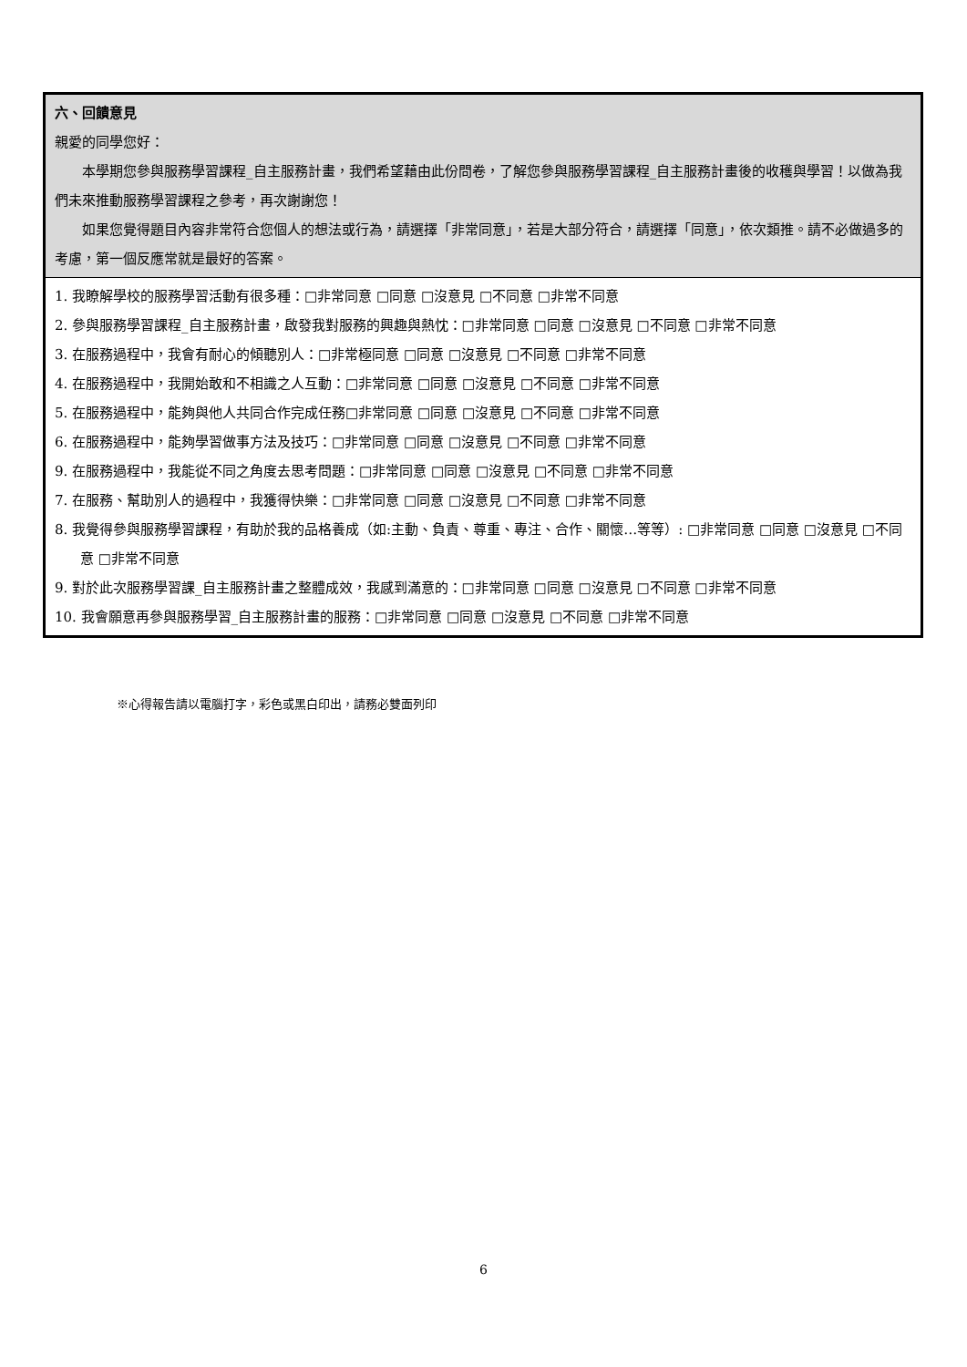| 六、回饋意見 親愛的同學您好： 本學期您參與服務學習課程_自主服務計畫，我們希望藉由此份問卷，了解您參與服務學習課程_自主服務計畫後的收穫與學習！以做為我們未來推動服務學習課程之參考，再次謝謝您！ 如果您覺得題目內容非常符合您個人的想法或行為，請選擇「非常同意」，若是大部分符合，請選擇「同意」，依次類推。請不必做過多的考慮，第一個反應常就是最好的答案。 |
| 1. 我瞭解學校的服務學習活動有很多種：□非常同意 □同意 □沒意見 □不同意 □非常不同意 2. 參與服務學習課程_自主服務計畫，啟發我對服務的興趣與熱忱：□非常同意 □同意 □沒意見 □不同意 □非常不同意 3. 在服務過程中，我會有耐心的傾聽別人：□非常極同意 □同意 □沒意見 □不同意 □非常不同意 4. 在服務過程中，我開始敢和不相識之人互動：□非常同意 □同意 □沒意見 □不同意 □非常不同意 5. 在服務過程中，能夠與他人共同合作完成任務□非常同意 □同意 □沒意見 □不同意 □非常不同意 6. 在服務過程中，能夠學習做事方法及技巧：□非常同意 □同意 □沒意見 □不同意 □非常不同意 9. 在服務過程中，我能從不同之角度去思考問題：□非常同意 □同意 □沒意見 □不同意 □非常不同意 7. 在服務、幫助別人的過程中，我獲得快樂：□非常同意 □同意 □沒意見 □不同意 □非常不同意 8. 我覺得參與服務學習課程，有助於我的品格養成（如:主動、負責、尊重、專注、合作、關懷…等等）: □非常同意 □同意 □沒意見 □不同意 □非常不同意 9. 對於此次服務學習課_自主服務計畫之整體成效，我感到滿意的：□非常同意 □同意 □沒意見 □不同意 □非常不同意 10. 我會願意再參與服務學習_自主服務計畫的服務：□非常同意 □同意 □沒意見 □不同意 □非常不同意 |
※心得報告請以電腦打字，彩色或黑白印出，請務必雙面列印
6